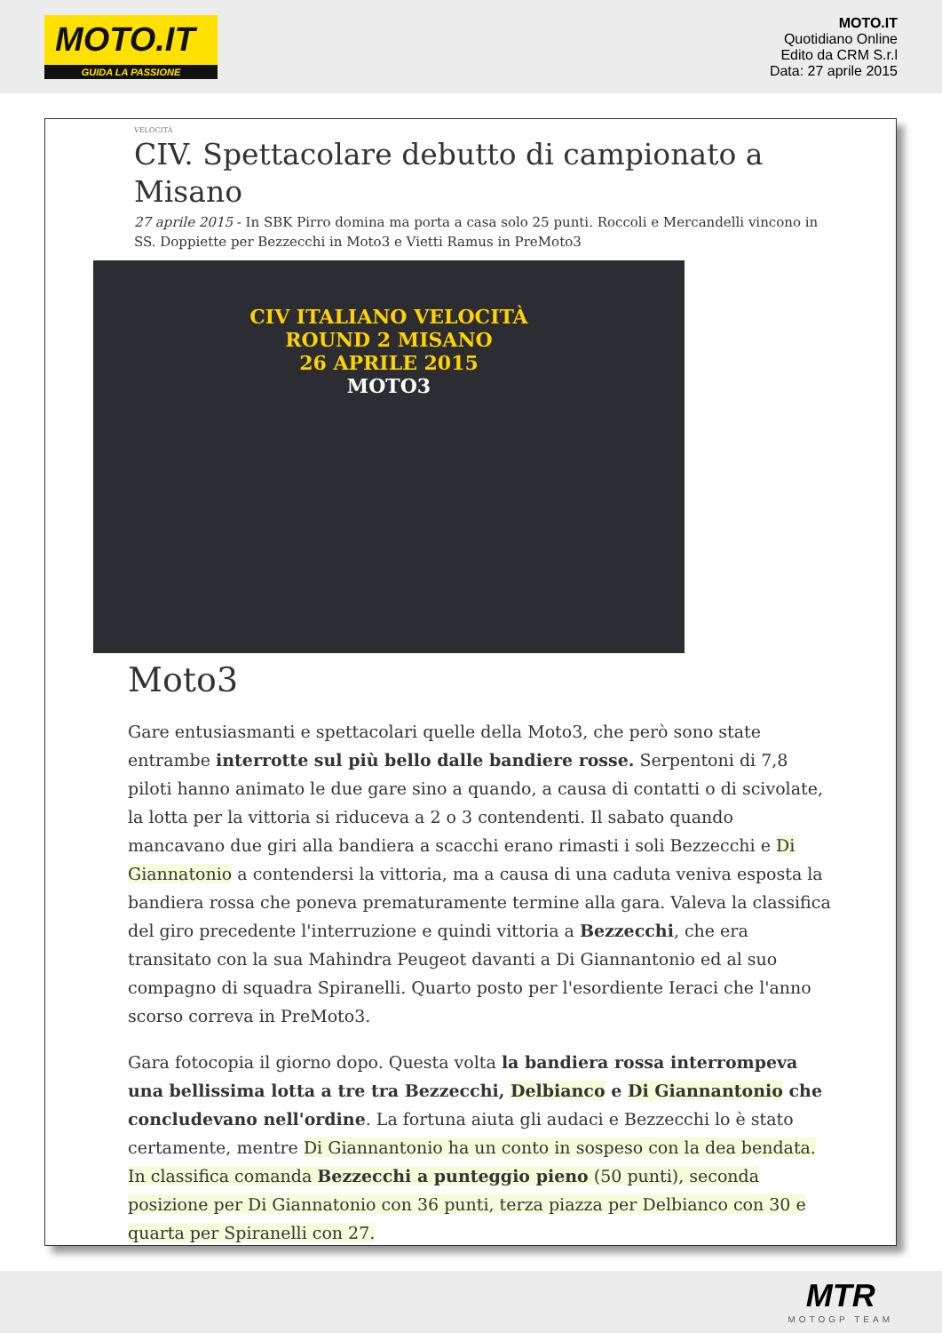MOTO.IT
GUIDA LA PASSIONE
MOTO.IT
Quotidiano Online
Edito da CRM S.r.l
Data: 27 aprile 2015
VELOCITÀ
CIV. Spettacolare debutto di campionato a Misano
27 aprile 2015 - In SBK Pirro domina ma porta a casa solo 25 punti. Roccoli e Mercandelli vincono in SS. Doppiette per Bezzecchi in Moto3 e Vietti Ramus in PreMoto3
CIV ITALIANO VELOCITÀ
ROUND 2 MISANO
26 APRILE 2015
MOTO3
Moto3
Gare entusiasmanti e spettacolari quelle della Moto3, che però sono state entrambe interrotte sul più bello dalle bandiere rosse. Serpentoni di 7,8 piloti hanno animato le due gare sino a quando, a causa di contatti o di scivolate, la lotta per la vittoria si riduceva a 2 o 3 contendenti. Il sabato quando mancavano due giri alla bandiera a scacchi erano rimasti i soli Bezzecchi e Di Giannatonio a contendersi la vittoria, ma a causa di una caduta veniva esposta la bandiera rossa che poneva prematuramente termine alla gara. Valeva la classifica del giro precedente l'interruzione e quindi vittoria a Bezzecchi, che era transitato con la sua Mahindra Peugeot davanti a Di Giannantonio ed al suo compagno di squadra Spiranelli. Quarto posto per l'esordiente Ieraci che l'anno scorso correva in PreMoto3.
Gara fotocopia il giorno dopo. Questa volta la bandiera rossa interrompeva una bellissima lotta a tre tra Bezzecchi, Delbianco e Di Giannantonio che concludevano nell'ordine. La fortuna aiuta gli audaci e Bezzecchi lo è stato certamente, mentre Di Giannantonio ha un conto in sospeso con la dea bendata. In classifica comanda Bezzecchi a punteggio pieno (50 punti), seconda posizione per Di Giannatonio con 36 punti, terza piazza per Delbianco con 30 e quarta per Spiranelli con 27.
MTR
MOTOGP TEAM